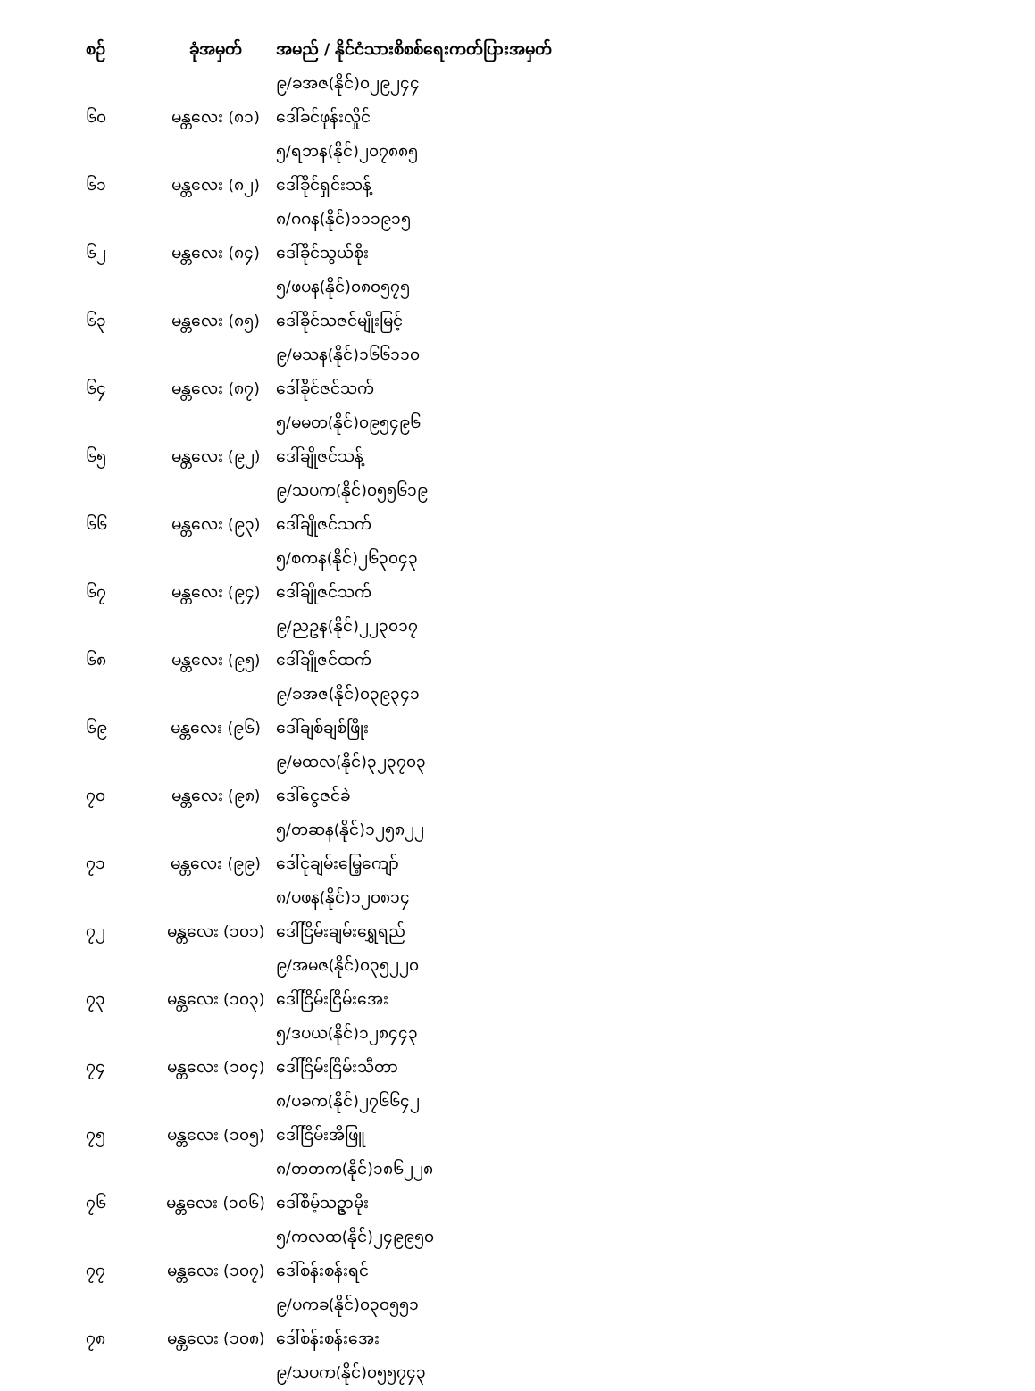| စဉ် | ခုံအမှတ် | အမည် / နိုင်ငံသားစိစစ်ရေးကတ်ပြားအမှတ် |
| --- | --- | --- |
| | | ၉/ခအဇ(နိုင်)၀၂၉၂၄၄ |
| ၆၀ | မန္တလေး (၈၁) | ဒေါ်ခင်ဖုန်းလှိုင် |
| | | ၅/ရဘန(နိုင်)၂၀၇၈၈၅ |
| ၆၁ | မန္တလေး (၈၂) | ဒေါ်ခိုင်ရှင်းသန့် |
| | | ၈/ဂဂန(နိုင်)၁၁၁၉၁၅ |
| ၆၂ | မန္တလေး (၈၄) | ဒေါ်ခိုင်သွယ်စိုး |
| | | ၅/ဖပန(နိုင်)၀၈၀၅၇၅ |
| ၆၃ | မန္တလေး (၈၅) | ဒေါ်ခိုင်သဇင်မျိုးမြင့် |
| | | ၉/မသန(နိုင်)၁၆၆၁၁၀ |
| ၆၄ | မန္တလေး (၈၇) | ဒေါ်ခိုင်ဇင်သက် |
| | | ၅/မမတ(နိုင်)၀၉၅၄၉၆ |
| ၆၅ | မန္တလေး (၉၂) | ဒေါ်ချိုဇင်သန့် |
| | | ၉/သပက(နိုင်)၀၅၅၆၁၉ |
| ၆၆ | မန္တလေး (၉၃) | ဒေါ်ချိုဇင်သက် |
| | | ၅/စကန(နိုင်)၂၆၃၀၄၃ |
| ၆၇ | မန္တလေး (၉၄) | ဒေါ်ချိုဇင်သက် |
| | | ၉/ညဥန(နိုင်)၂၂၃၀၁၇ |
| ၆၈ | မန္တလေး (၉၅) | ဒေါ်ချိုဇင်ထက် |
| | | ၉/ခအဇ(နိုင်)၀၃၉၃၄၁ |
| ၆၉ | မန္တလေး (၉၆) | ဒေါ်ချစ်ချစ်ဖြိုး |
| | | ၉/မထလ(နိုင်)၃၂၃၇၀၃ |
| ၇၀ | မန္တလေး (၉၈) | ဒေါ်ငွေဇင်ခဲ |
| | | ၅/တဆန(နိုင်)၁၂၅၈၂၂ |
| ၇၁ | မန္တလေး (၉၉) | ဒေါ်ငုချမ်းမြေ့ကျော် |
| | | ၈/ပဖန(နိုင်)၁၂၀၈၁၄ |
| ၇၂ | မန္တလေး (၁၀၁) | ဒေါ်ငြိမ်းချမ်းရွှေရည် |
| | | ၉/အမဇ(နိုင်)၀၃၅၂၂၀ |
| ၇၃ | မန္တလေး (၁၀၃) | ဒေါ်ငြိမ်းငြိမ်းအေး |
| | | ၅/ဒပယ(နိုင်)၁၂၈၄၄၃ |
| ၇၄ | မန္တလေး (၁၀၄) | ဒေါ်ငြိမ်းငြိမ်းသီတာ |
| | | ၈/ပခက(နိုင်)၂၇၆၆၄၂ |
| ၇၅ | မန္တလေး (၁၀၅) | ဒေါ်ငြိမ်းအိဖြူ |
| | | ၈/တတက(နိုင်)၁၈၆၂၂၈ |
| ၇၆ | မန္တလေး (၁၀၆) | ဒေါ်စိမ့်သဥ္ဇာမိုး |
| | | ၅/ကလထ(နိုင်)၂၄၉၉၅၀ |
| ၇၇ | မန္တလေး (၁၀၇) | ဒေါ်စန်းစန်းရင် |
| | | ၉/ပကခ(နိုင်)၀၃၀၅၅၁ |
| ၇၈ | မန္တလေး (၁၀၈) | ဒေါ်စန်းစန်းအေး |
| | | ၉/သပက(နိုင်)၀၅၅၇၄၃ |